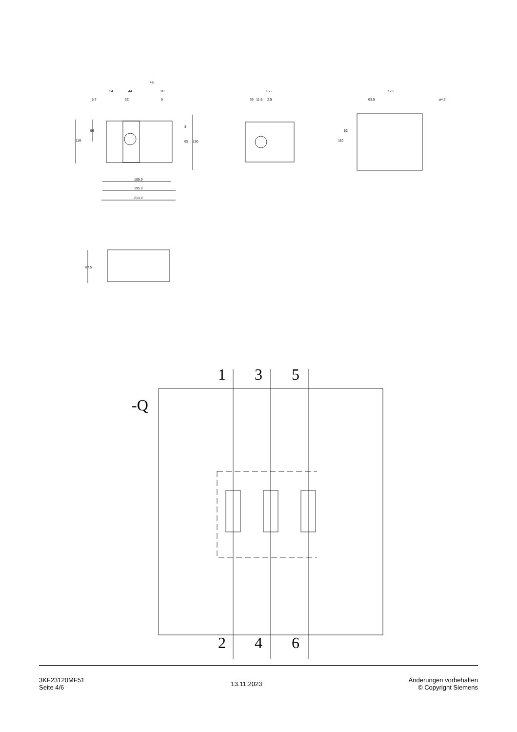46
24
44
20
5.7
22
9
185.9
195.9
213.9
118
56
65
150
3
155
36
11.5
2.5
173
63.5
⌀4.2
110
52
87.5
-Q
1
3
5
2
4
6
3KF23120MF51
Seite 4/6
13.11.2023
Änderungen vorbehalten
© Copyright Siemens